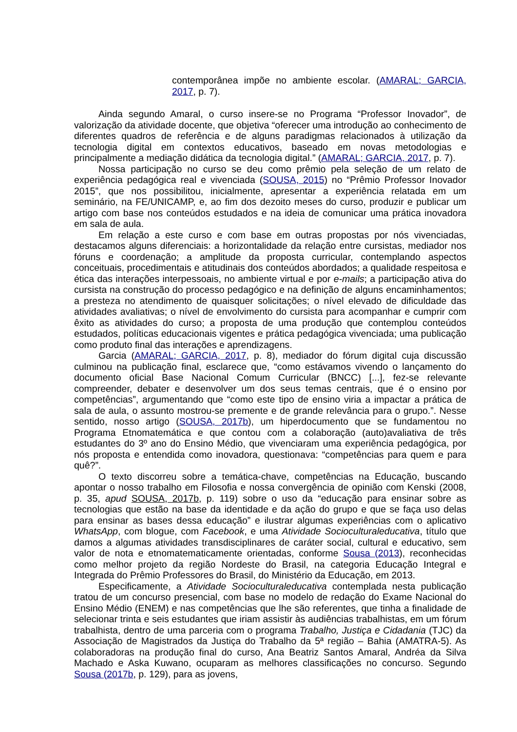contemporânea impõe no ambiente escolar. (AMARAL; GARCIA, 2017, p. 7).
Ainda segundo Amaral, o curso insere-se no Programa “Professor Inovador”, de valorização da atividade docente, que objetiva “oferecer uma introdução ao conhecimento de diferentes quadros de referência e de alguns paradigmas relacionados à utilização da tecnologia digital em contextos educativos, baseado em novas metodologias e principalmente a mediação didática da tecnologia digital.” (AMARAL; GARCIA, 2017, p. 7).
Nossa participação no curso se deu como prêmio pela seleção de um relato de experiência pedagógica real e vivenciada (SOUSA, 2015) no “Prêmio Professor Inovador 2015”, que nos possibilitou, inicialmente, apresentar a experiência relatada em um seminário, na FE/UNICAMP, e, ao fim dos dezoito meses do curso, produzir e publicar um artigo com base nos conteúdos estudados e na ideia de comunicar uma prática inovadora em sala de aula.
Em relação a este curso e com base em outras propostas por nós vivenciadas, destacamos alguns diferenciais: a horizontalidade da relação entre cursistas, mediador nos fóruns e coordenação; a amplitude da proposta curricular, contemplando aspectos conceituais, procedimentais e atitudinais dos conteúdos abordados; a qualidade respeitosa e ética das interações interpessoais, no ambiente virtual e por e-mails; a participação ativa do cursista na construção do processo pedagógico e na definição de alguns encaminhamentos; a presteza no atendimento de quaisquer solicitações; o nível elevado de dificuldade das atividades avaliativas; o nível de envolvimento do cursista para acompanhar e cumprir com êxito as atividades do curso; a proposta de uma produção que contemplou conteúdos estudados, políticas educacionais vigentes e prática pedagógica vivenciada; uma publicação como produto final das interações e aprendizagens.
Garcia (AMARAL; GARCIA, 2017, p. 8), mediador do fórum digital cuja discussão culminou na publicação final, esclarece que, “como estávamos vivendo o lançamento do documento oficial Base Nacional Comum Curricular (BNCC) [...], fez-se relevante compreender, debater e desenvolver um dos seus temas centrais, que é o ensino por competências”, argumentando que “como este tipo de ensino viria a impactar a prática de sala de aula, o assunto mostrou-se premente e de grande relevância para o grupo.”. Nesse sentido, nosso artigo (SOUSA, 2017b), um hiperdocumento que se fundamentou no Programa Etnomatemática e que contou com a colaboração (auto)avaliativa de três estudantes do 3º ano do Ensino Médio, que vivenciaram uma experiência pedagógica, por nós proposta e entendida como inovadora, questionava: “competências para quem e para quê?”.
O texto discorreu sobre a temática-chave, competências na Educação, buscando apontar o nosso trabalho em Filosofia e nossa convergência de opinião com Kenski (2008, p. 35, apud SOUSA, 2017b, p. 119) sobre o uso da “educação para ensinar sobre as tecnologias que estão na base da identidade e da ação do grupo e que se faça uso delas para ensinar as bases dessa educação” e ilustrar algumas experiências com o aplicativo WhatsApp, com blogue, com Facebook, e uma Atividade Socioculturaleducativa, título que damos a algumas atividades transdisciplinares de caráter social, cultural e educativo, sem valor de nota e etnomatematicamente orientadas, conforme Sousa (2013), reconhecidas como melhor projeto da região Nordeste do Brasil, na categoria Educação Integral e Integrada do Prêmio Professores do Brasil, do Ministério da Educação, em 2013.
Especificamente, a Atividade Socioculturaleducativa contemplada nesta publicação tratou de um concurso presencial, com base no modelo de redação do Exame Nacional do Ensino Médio (ENEM) e nas competências que lhe são referentes, que tinha a finalidade de selecionar trinta e seis estudantes que iriam assistir às audiências trabalhistas, em um fórum trabalhista, dentro de uma parceria com o programa Trabalho, Justiça e Cidadania (TJC) da Associação de Magistrados da Justiça do Trabalho da 5ª região – Bahia (AMATRA-5). As colaboradoras na produção final do curso, Ana Beatriz Santos Amaral, Andréa da Silva Machado e Aska Kuwano, ocuparam as melhores classificações no concurso. Segundo Sousa (2017b, p. 129), para as jovens,